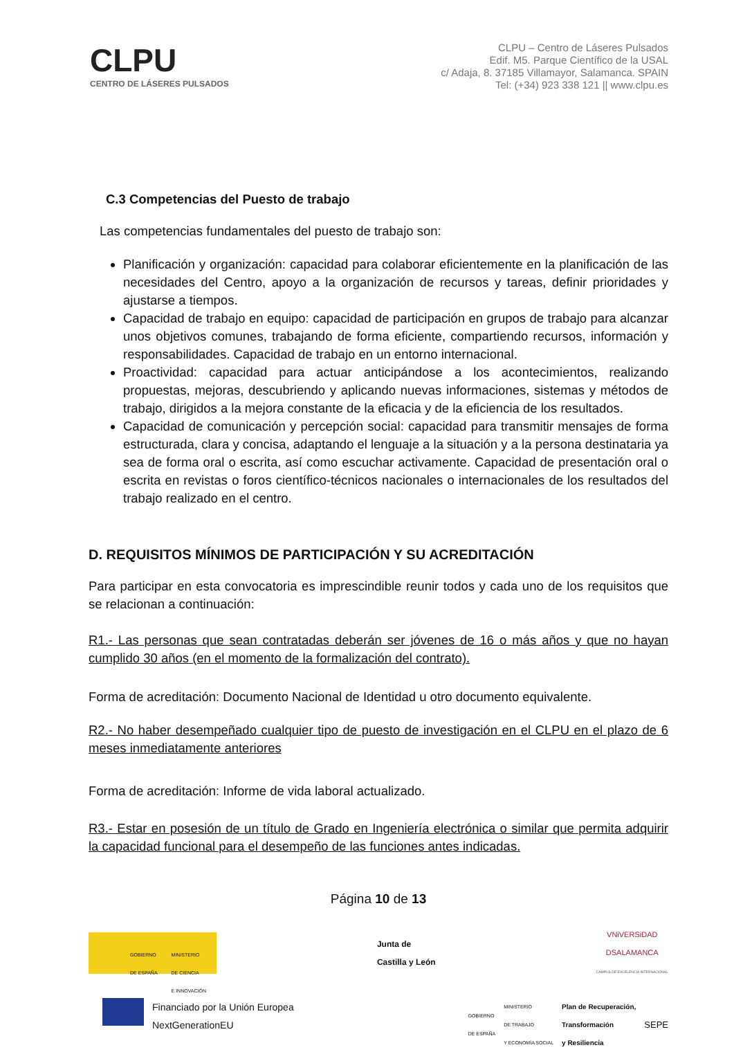CLPU
CENTRO DE LÁSERES PULSADOS
CLPU – Centro de Láseres Pulsados
Edif. M5. Parque Científico de la USAL
c/ Adaja, 8. 37185 Villamayor, Salamanca. SPAIN
Tel: (+34) 923 338 121 || www.clpu.es
C.3 Competencias del Puesto de trabajo
Las competencias fundamentales del puesto de trabajo son:
Planificación y organización: capacidad para colaborar eficientemente en la planificación de las necesidades del Centro, apoyo a la organización de recursos y tareas, definir prioridades y ajustarse a tiempos.
Capacidad de trabajo en equipo: capacidad de participación en grupos de trabajo para alcanzar unos objetivos comunes, trabajando de forma eficiente, compartiendo recursos, información y responsabilidades. Capacidad de trabajo en un entorno internacional.
Proactividad: capacidad para actuar anticipándose a los acontecimientos, realizando propuestas, mejoras, descubriendo y aplicando nuevas informaciones, sistemas y métodos de trabajo, dirigidos a la mejora constante de la eficacia y de la eficiencia de los resultados.
Capacidad de comunicación y percepción social: capacidad para transmitir mensajes de forma estructurada, clara y concisa, adaptando el lenguaje a la situación y a la persona destinataria ya sea de forma oral o escrita, así como escuchar activamente. Capacidad de presentación oral o escrita en revistas o foros científico-técnicos nacionales o internacionales de los resultados del trabajo realizado en el centro.
D. REQUISITOS MÍNIMOS DE PARTICIPACIÓN Y SU ACREDITACIÓN
Para participar en esta convocatoria es imprescindible reunir todos y cada uno de los requisitos que se relacionan a continuación:
R1.- Las personas que sean contratadas deberán ser jóvenes de 16 o más años y que no hayan cumplido 30 años (en el momento de la formalización del contrato).
Forma de acreditación: Documento Nacional de Identidad u otro documento equivalente.
R2.- No haber desempeñado cualquier tipo de puesto de investigación en el CLPU en el plazo de 6 meses inmediatamente anteriores
Forma de acreditación: Informe de vida laboral actualizado.
R3.- Estar en posesión de un título de Grado en Ingeniería electrónica o similar que permita adquirir la capacidad funcional para el desempeño de las funciones antes indicadas.
Página 10 de 13
GOBIERNO
DE ESPAÑA MINISTERIO
DE CIENCIA
E INNOVACIÓN
Junta de
Castilla y León
VNiVERSiDAD
DSALAMANCA
CAMPUS DE EXCELENCIA INTERNACIONAL
Financiado por la Unión Europea
NextGenerationEU
GOBIERNO
DE ESPAÑA MINISTERIO
DE TRABAJO
Y ECONOMÍA SOCIAL Plan de Recuperación,
Transformación
y Resiliencia SEPE